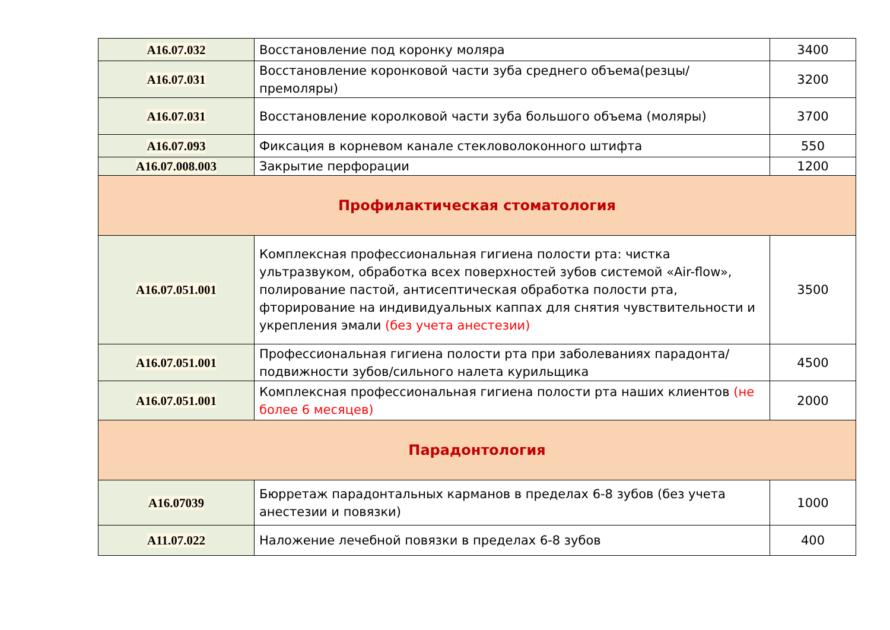| A16.07.032 | Восстановление под коронку моляра | 3400 |
| A16.07.031 | Восстановление коронковой части зуба среднего объема(резцы/премоляры) | 3200 |
| A16.07.031 | Восстановление королковой части зуба большого объема (моляры) | 3700 |
| A16.07.093 | Фиксация в корневом канале стекловолоконного штифта | 550 |
| A16.07.008.003 | Закрытие перфорации | 1200 |
| Профилактическая стоматология | | |
| A16.07.051.001 | Комплексная профессиональная гигиена полости рта: чистка ультразвуком, обработка всех поверхностей зубов системой «Air-flow», полирование пастой, антисептическая обработка полости рта, фторирование на индивидуальных каппах для снятия чувствительности и укрепления эмали (без учета анестезии) | 3500 |
| A16.07.051.001 | Профессиональная гигиена полости рта при заболеваниях парадонта/подвижности зубов/сильного налета курильщика | 4500 |
| A16.07.051.001 | Комплексная профессиональная гигиена полости рта наших клиентов (не более 6 месяцев) | 2000 |
| Парадонтология | | |
| A16.07039 | Бюрретаж парадонтальных карманов в пределах 6-8 зубов (без учета анестезии и повязки) | 1000 |
| A11.07.022 | Наложение лечебной повязки в пределах 6-8 зубов | 400 |